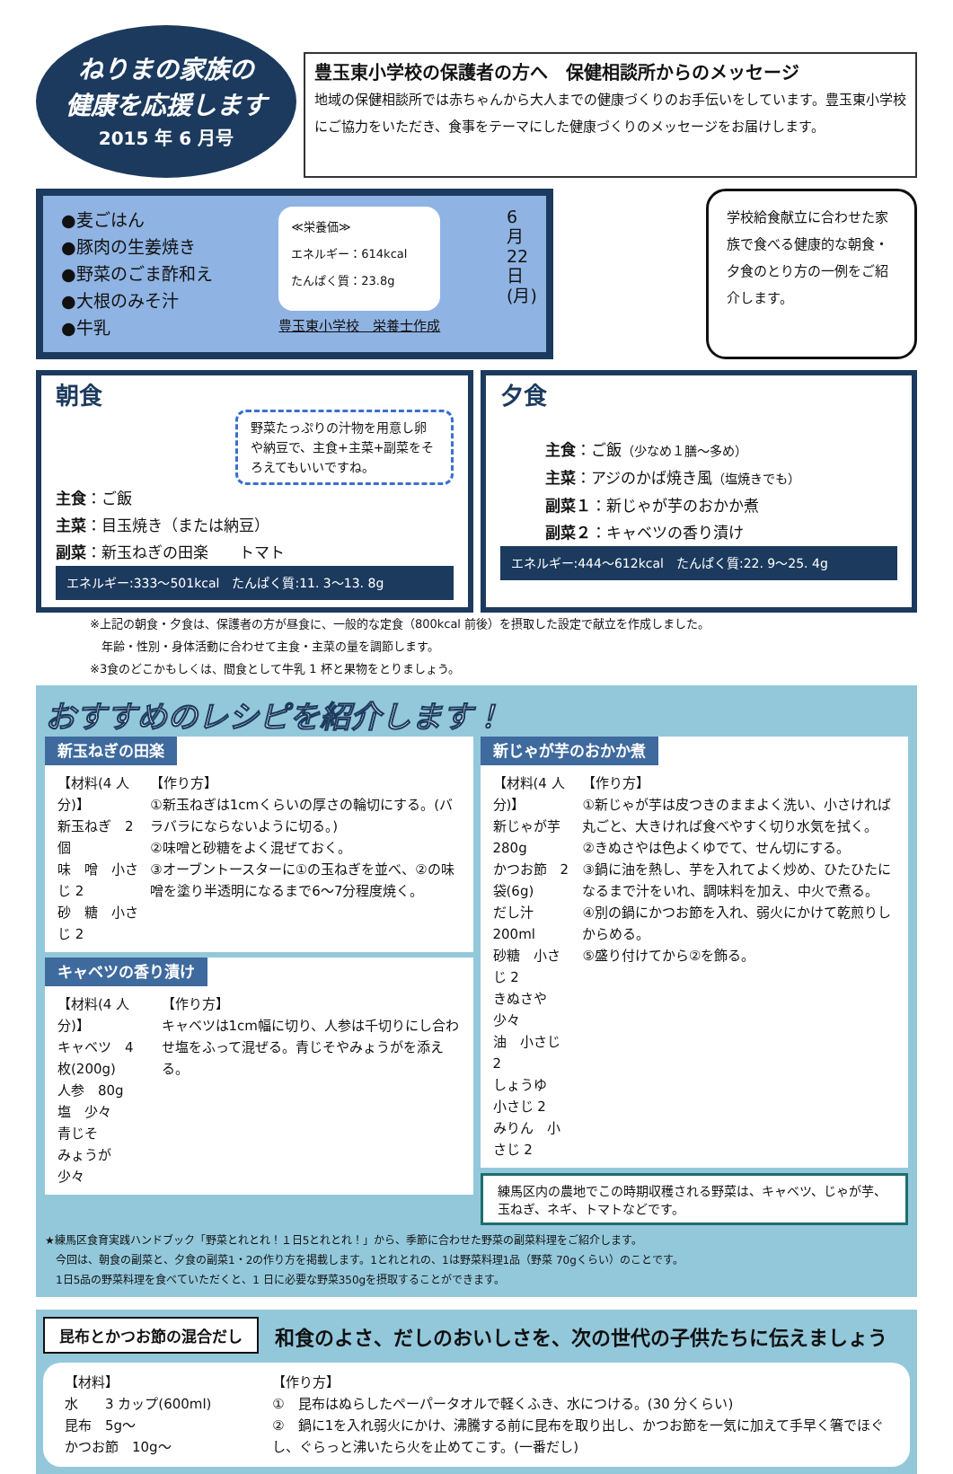ねりまの家族の
健康を応援します
2015 年 6 月号
豊玉東小学校の保護者の方へ　保健相談所からのメッセージ
地域の保健相談所では赤ちゃんから大人までの健康づくりのお手伝いをしています。豊玉東小学校にご協力をいただき、食事をテーマにした健康づくりのメッセージをお届けします。
●麦ごはん
●豚肉の生姜焼き
●野菜のごま酢和え
●大根のみそ汁
●牛乳
≪栄養価≫
エネルギー：614kcal
たんぱく質：23.8g
豊玉東小学校　栄養士作成
6月22日(月)
学校給食献立に合わせた家族で食べる健康的な朝食・夕食のとり方の一例をご紹介します。
朝食
野菜たっぷりの汁物を用意し卵や納豆で、主食+主菜+副菜をそろえてもいいですね。
主食：ご飯
主菜：目玉焼き（または納豆）
副菜：新玉ねぎの田楽　　トマト
エネルギー:333～501kcal　たんぱく質:11. 3～13. 8g
夕食
主食：ご飯（少なめ１膳～多め）
主菜：アジのかば焼き風（塩焼きでも）
副菜１：新じゃが芋のおかか煮
副菜２：キャベツの香り漬け
エネルギー:444～612kcal　たんぱく質:22. 9～25. 4g
※上記の朝食・夕食は、保護者の方が昼食に、一般的な定食（800kcal 前後）を摂取した設定で献立を作成しました。
　年齢・性別・身体活動に合わせて主食・主菜の量を調節します。
※3食のどこかもしくは、間食として牛乳 1 杯と果物をとりましょう。
おすすめのレシピを紹介します！
新玉ねぎの田楽
【材料(4 人分)】
新玉ねぎ　2 個
味　噌　小さじ 2
砂　糖　小さじ 2
【作り方】
①新玉ねぎは1cmくらいの厚さの輪切にする。(バラバラにならないように切る。)
②味噌と砂糖をよく混ぜておく。
③オーブントースターに①の玉ねぎを並べ、②の味噌を塗り半透明になるまで6～7分程度焼く。
キャベツの香り漬け
【材料(4 人分)】
キャベツ　4 枚(200g)
人参　80g
塩　少々
青じそ
みょうが　少々
【作り方】
キャベツは1cm幅に切り、人参は千切りにし合わせ塩をふって混ぜる。青じそやみょうがを添える。
新じゃが芋のおかか煮
【材料(4 人分)】
新じゃが芋　280g
かつお節　2 袋(6g)
だし汁　200ml
砂糖　小さじ 2
きぬさや　少々
油　小さじ 2
しょうゆ　小さじ 2
みりん　小さじ 2
【作り方】
①新じゃが芋は皮つきのままよく洗い、小さければ丸ごと、大きければ食べやすく切り水気を拭く。
②きぬさやは色よくゆでて、せん切にする。
③鍋に油を熱し、芋を入れてよく炒め、ひたひたになるまで汁をいれ、調味料を加え、中火で煮る。
④別の鍋にかつお節を入れ、弱火にかけて乾煎りしからめる。
⑤盛り付けてから②を飾る。
練馬区内の農地でこの時期収穫される野菜は、キャベツ、じゃが芋、玉ねぎ、ネギ、トマトなどです。
★練馬区食育実践ハンドブック「野菜とれとれ！１日5とれとれ！」から、季節に合わせた野菜の副菜料理をご紹介します。
　今回は、朝食の副菜と、夕食の副菜1・2の作り方を掲載します。1とれとれの、1は野菜料理1品（野菜 70gくらい）のことです。
　1日5品の野菜料理を食べていただくと、1 日に必要な野菜350gを摂取することができます。
昆布とかつお節の混合だし
和食のよさ、だしのおいしさを、次の世代の子供たちに伝えましょう
【材料】
水　　3 カップ(600ml)
昆布　5g～
かつお節　10g～
【作り方】
①　昆布はぬらしたペーパータオルで軽くふき、水につける。(30 分くらい)
②　鍋に1を入れ弱火にかけ、沸騰する前に昆布を取り出し、かつお節を一気に加えて手早く箸でほぐし、ぐらっと沸いたら火を止めてこす。(一番だし)